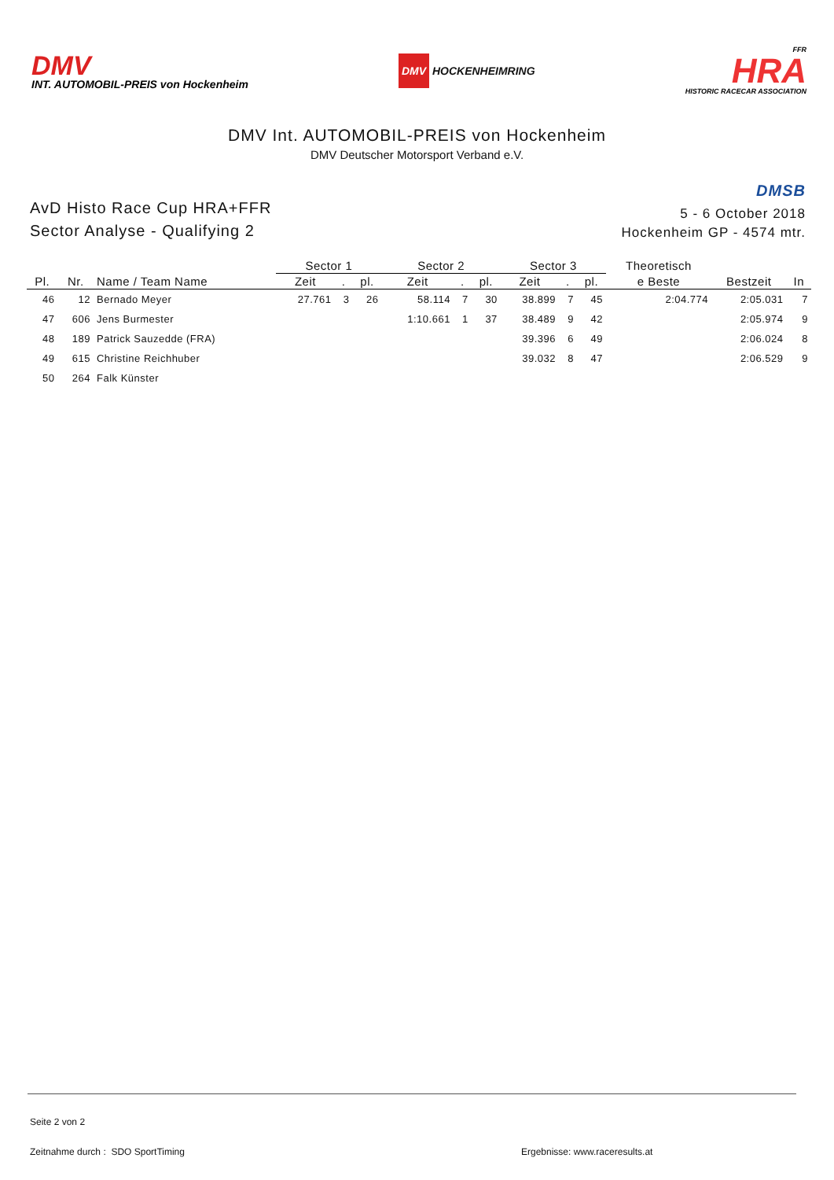DMV
INT. AUTOMOBIL-PREIS von Hockenheim
DMV HOCKENHEIMRING
FFR
HRA
HISTORIC RACECAR ASSOCIATION
DMV Int. AUTOMOBIL-PREIS von Hockenheim
DMV Deutscher Motorsport Verband e.V.
AvD Histo Race Cup HRA+FFR
Sector Analyse - Qualifying 2
DMSB
5 - 6 October 2018
Hockenheim GP - 4574 mtr.
| | | | Sector 1 | | | Sector 2 | | | Sector 3 | | | Theoretisch | | |
| --- | --- | --- | --- | --- | --- | --- | --- | --- | --- | --- | --- | --- | --- | --- |
| Pl. | Nr. | Name / Team Name | Zeit | . | pl. | Zeit | . | pl. | Zeit | . | pl. | e Beste | Bestzeit | In |
| 46 | 12 | Bernado Meyer | 27.761 | 3 | 26 | 58.114 | 7 | 30 | 38.899 | 7 | 45 | 2:04.774 | 2:05.031 | 7 |
| 47 | 606 | Jens Burmester | | | | 1:10.661 | 1 | 37 | 38.489 | 9 | 42 | | 2:05.974 | 9 |
| 48 | 189 | Patrick Sauzedde (FRA) | | | | | | | 39.396 | 6 | 49 | | 2:06.024 | 8 |
| 49 | 615 | Christine Reichhuber | | | | | | | 39.032 | 8 | 47 | | 2:06.529 | 9 |
| 50 | 264 | Falk Künster | | | | | | | | | | | | |
Seite 2 von 2
Zeitnahme durch : SDO SportTiming Ergebnisse: www.raceresults.at